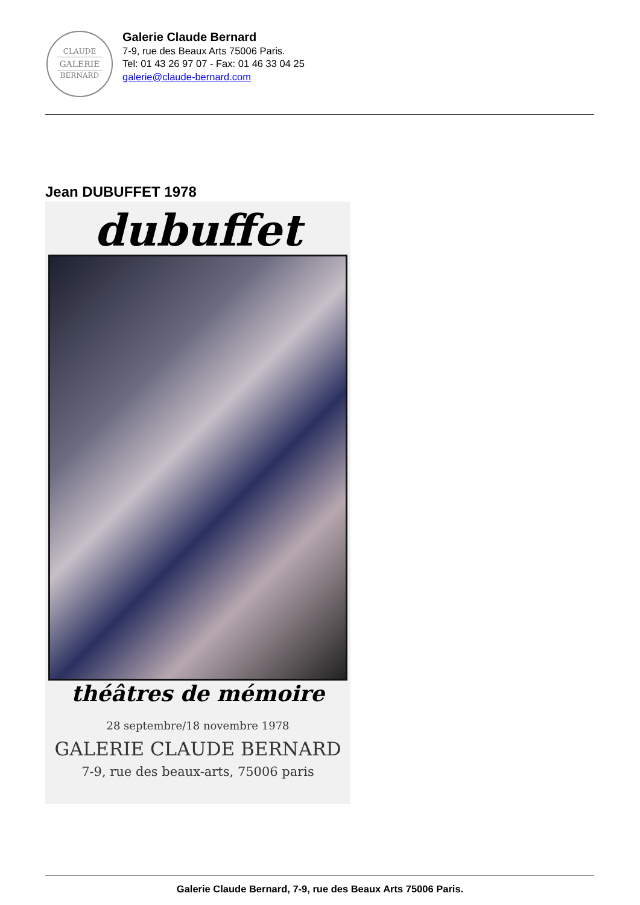CLAUDE
GALERIE
BERNARD
Galerie Claude Bernard
7-9, rue des Beaux Arts 75006 Paris.
Tel: 01 43 26 97 07 - Fax: 01 46 33 04 25
galerie@claude-bernard.com
Jean DUBUFFET 1978
dubuffet
théâtres de mémoire
28 septembre/18 novembre 1978
GALERIE CLAUDE BERNARD
7-9, rue des beaux-arts, 75006 paris
Galerie Claude Bernard, 7-9, rue des Beaux Arts 75006 Paris.